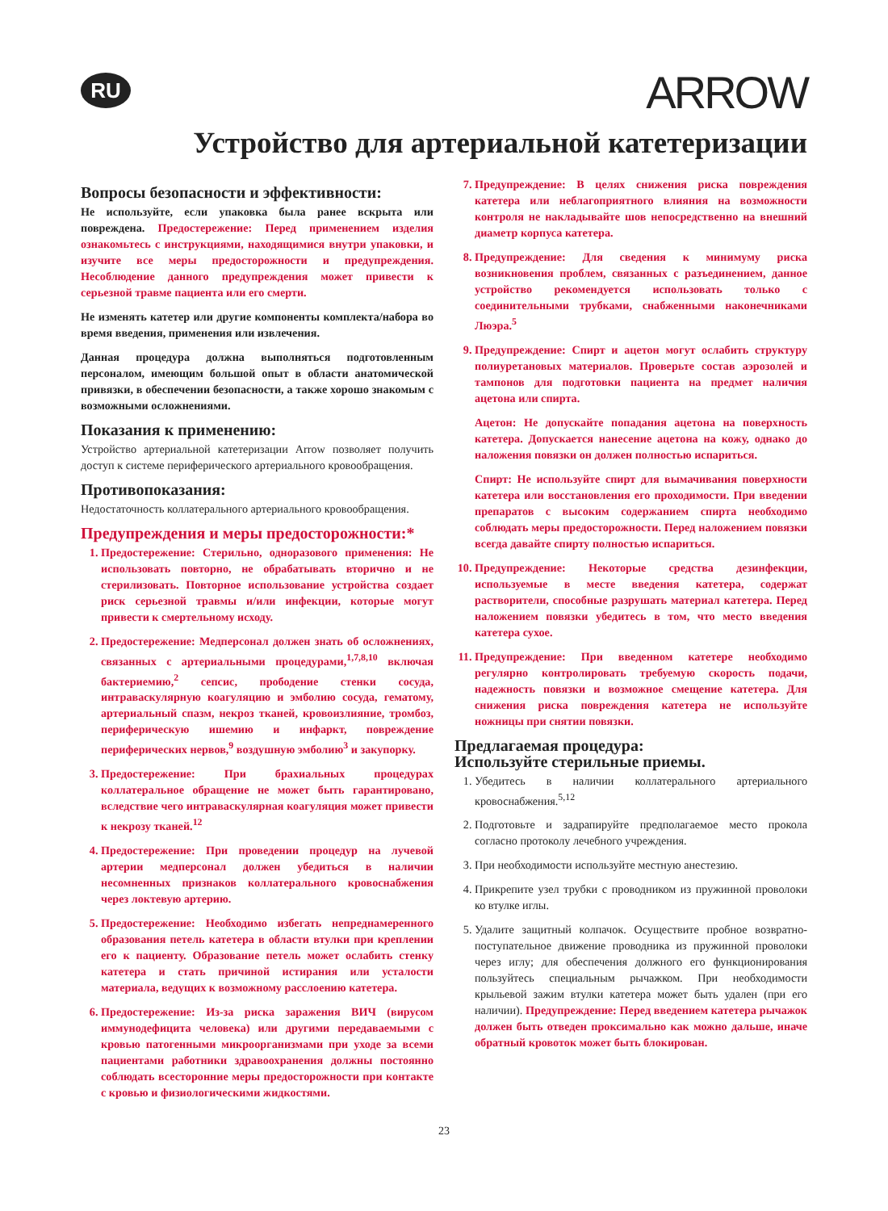RU
ARROW
Устройство для артериальной катетеризации
Вопросы безопасности и эффективности:
Не используйте, если упаковка была ранее вскрыта или повреждена. Предостережение: Перед применением изделия ознакомьтесь с инструкциями, находящимися внутри упаковки, и изучите все меры предосторожности и предупреждения. Несоблюдение данного предупреждения может привести к серьезной травме пациента или его смерти.
Не изменять катетер или другие компоненты комплекта/набора во время введения, применения или извлечения.
Данная процедура должна выполняться подготовленным персоналом, имеющим большой опыт в области анатомической привязки, в обеспечении безопасности, а также хорошо знакомым с возможными осложнениями.
Показания к применению:
Устройство артериальной катетеризации Arrow позволяет получить доступ к системе периферического артериального кровообращения.
Противопоказания:
Недостаточность коллатерального артериального кровообращения.
Предупреждения и меры предосторожности:*
1. Предостережение: Стерильно, одноразового применения: Не использовать повторно, не обрабатывать вторично и не стерилизовать. Повторное использование устройства создает риск серьезной травмы и/или инфекции, которые могут привести к смертельному исходу.
2. Предостережение: Медперсонал должен знать об осложнениях, связанных с артериальными процедурами,<sup>1,7,8,10</sup> включая бактериемию,<sup>2</sup> сепсис, прободение стенки сосуда, интраваскулярную коагуляцию и эмболию сосуда, гематому, артериальный спазм, некроз тканей, кровоизлияние, тромбоз, периферическую ишемию и инфаркт, повреждение периферических нервов,<sup>9</sup> воздушную эмболию<sup>3</sup> и закупорку.
3. Предостережение: При брахиальных процедурах коллатеральное обращение не может быть гарантировано, вследствие чего интраваскулярная коагуляция может привести к некрозу тканей.<sup>12</sup>
4. Предостережение: При проведении процедур на лучевой артерии медперсонал должен убедиться в наличии несомненных признаков коллатерального кровоснабжения через локтевую артерию.
5. Предостережение: Необходимо избегать непреднамеренного образования петель катетера в области втулки при креплении его к пациенту. Образование петель может ослабить стенку катетера и стать причиной истирания или усталости материала, ведущих к возможному расслоению катетера.
6. Предостережение: Из-за риска заражения ВИЧ (вирусом иммунодефицита человека) или другими передаваемыми с кровью патогенными микроорганизмами при уходе за всеми пациентами работники здравоохранения должны постоянно соблюдать всесторонние меры предосторожности при контакте с кровью и физиологическими жидкостями.
7. Предупреждение: В целях снижения риска повреждения катетера или неблагоприятного влияния на возможности контроля не накладывайте шов непосредственно на внешний диаметр корпуса катетера.
8. Предупреждение: Для сведения к минимуму риска возникновения проблем, связанных с разъединением, данное устройство рекомендуется использовать только с соединительными трубками, снабженными наконечниками Люэра.<sup>5</sup>
9. Предупреждение: Спирт и ацетон могут ослабить структуру полиуретановых материалов. Проверьте состав аэрозолей и тампонов для подготовки пациента на предмет наличия ацетона или спирта.
Ацетон: Не допускайте попадания ацетона на поверхность катетера. Допускается нанесение ацетона на кожу, однако до наложения повязки он должен полностью испариться.
Спирт: Не используйте спирт для вымачивания поверхности катетера или восстановления его проходимости. При введении препаратов с высоким содержанием спирта необходимо соблюдать меры предосторожности. Перед наложением повязки всегда давайте спирту полностью испариться.
10. Предупреждение: Некоторые средства дезинфекции, используемые в месте введения катетера, содержат растворители, способные разрушать материал катетера. Перед наложением повязки убедитесь в том, что место введения катетера сухое.
11. Предупреждение: При введенном катетере необходимо регулярно контролировать требуемую скорость подачи, надежность повязки и возможное смещение катетера. Для снижения риска повреждения катетера не используйте ножницы при снятии повязки.
Предлагаемая процедура:
Используйте стерильные приемы.
1. Убедитесь в наличии коллатерального артериального кровоснабжения.<sup>5,12</sup>
2. Подготовьте и задрапируйте предполагаемое место прокола согласно протоколу лечебного учреждения.
3. При необходимости используйте местную анестезию.
4. Прикрепите узел трубки с проводником из пружинной проволоки ко втулке иглы.
5. Удалите защитный колпачок. Осуществите пробное возвратно-поступательное движение проводника из пружинной проволоки через иглу; для обеспечения должного его функционирования пользуйтесь специальным рычажком. При необходимости крыльевой зажим втулки катетера может быть удален (при его наличии). Предупреждение: Перед введением катетера рычажок должен быть отведен проксимально как можно дальше, иначе обратный кровоток может быть блокирован.
23